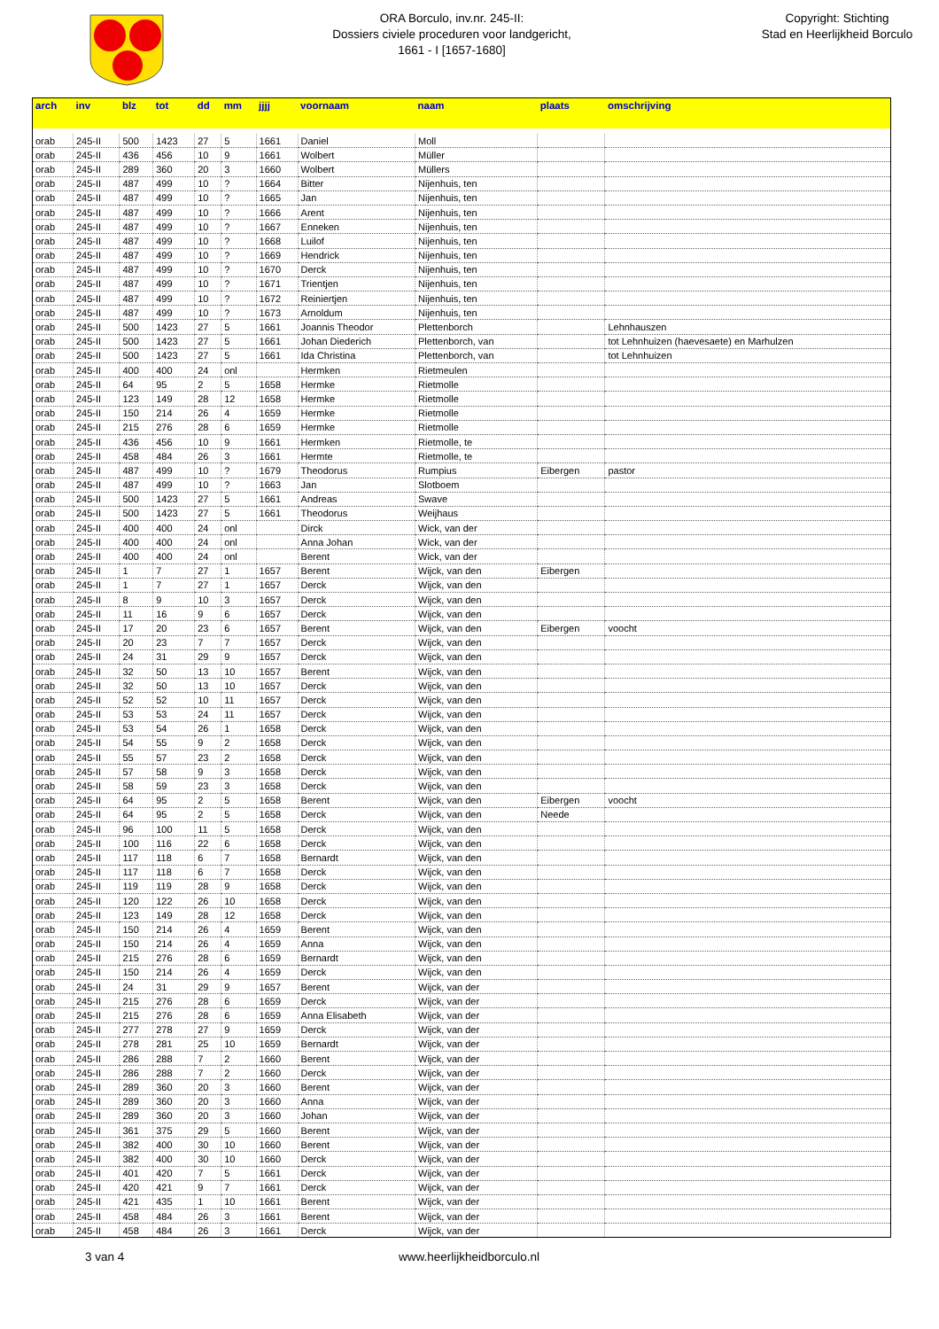ORA Borculo, inv.nr. 245-II:
Dossiers civiele proceduren voor landgericht,
1661 - I [1657-1680]
Copyright: Stichting
Stad en Heerlijkheid Borculo
| arch | inv | blz | tot | dd | mm | jjjj | voornaam | naam | plaats | omschrijving |
| --- | --- | --- | --- | --- | --- | --- | --- | --- | --- | --- |
| orab | 245-II | 500 | 1423 | 27 | 5 | 1661 | Daniel | Moll | | |
| orab | 245-II | 436 | 456 | 10 | 9 | 1661 | Wolbert | Müller | | |
| orab | 245-II | 289 | 360 | 20 | 3 | 1660 | Wolbert | Müllers | | |
| orab | 245-II | 487 | 499 | 10 | ? | 1664 | Bitter | Nijenhuis, ten | | |
| orab | 245-II | 487 | 499 | 10 | ? | 1665 | Jan | Nijenhuis, ten | | |
| orab | 245-II | 487 | 499 | 10 | ? | 1666 | Arent | Nijenhuis, ten | | |
| orab | 245-II | 487 | 499 | 10 | ? | 1667 | Enneken | Nijenhuis, ten | | |
| orab | 245-II | 487 | 499 | 10 | ? | 1668 | Luilof | Nijenhuis, ten | | |
| orab | 245-II | 487 | 499 | 10 | ? | 1669 | Hendrick | Nijenhuis, ten | | |
| orab | 245-II | 487 | 499 | 10 | ? | 1670 | Derck | Nijenhuis, ten | | |
| orab | 245-II | 487 | 499 | 10 | ? | 1671 | Trientjen | Nijenhuis, ten | | |
| orab | 245-II | 487 | 499 | 10 | ? | 1672 | Reiniertjen | Nijenhuis, ten | | |
| orab | 245-II | 487 | 499 | 10 | ? | 1673 | Arnoldum | Nijenhuis, ten | | |
| orab | 245-II | 500 | 1423 | 27 | 5 | 1661 | Joannis Theodor | Plettenborch | | Lehnhauszen |
| orab | 245-II | 500 | 1423 | 27 | 5 | 1661 | Johan Diederich | Plettenborch, van | | tot Lehnhuizen (haevesaete) en Marhulzen |
| orab | 245-II | 500 | 1423 | 27 | 5 | 1661 | Ida Christina | Plettenborch, van | | tot Lehnhuizen |
| orab | 245-II | 400 | 400 | 24 | onl | | Hermken | Rietmeulen | | |
| orab | 245-II | 64 | 95 | 2 | 5 | 1658 | Hermke | Rietmolle | | |
| orab | 245-II | 123 | 149 | 28 | 12 | 1658 | Hermke | Rietmolle | | |
| orab | 245-II | 150 | 214 | 26 | 4 | 1659 | Hermke | Rietmolle | | |
| orab | 245-II | 215 | 276 | 28 | 6 | 1659 | Hermke | Rietmolle | | |
| orab | 245-II | 436 | 456 | 10 | 9 | 1661 | Hermken | Rietmolle, te | | |
| orab | 245-II | 458 | 484 | 26 | 3 | 1661 | Hermte | Rietmolle, te | | |
| orab | 245-II | 487 | 499 | 10 | ? | 1679 | Theodorus | Rumpius | Eibergen | pastor |
| orab | 245-II | 487 | 499 | 10 | ? | 1663 | Jan | Slotboem | | |
| orab | 245-II | 500 | 1423 | 27 | 5 | 1661 | Andreas | Swave | | |
| orab | 245-II | 500 | 1423 | 27 | 5 | 1661 | Theodorus | Weijhaus | | |
| orab | 245-II | 400 | 400 | 24 | onl | | Dirck | Wick, van der | | |
| orab | 245-II | 400 | 400 | 24 | onl | | Anna Johan | Wick, van der | | |
| orab | 245-II | 400 | 400 | 24 | onl | | Berent | Wick, van der | | |
| orab | 245-II | 1 | 7 | 27 | 1 | 1657 | Berent | Wijck, van den | Eibergen | |
| orab | 245-II | 1 | 7 | 27 | 1 | 1657 | Derck | Wijck, van den | | |
| orab | 245-II | 8 | 9 | 10 | 3 | 1657 | Derck | Wijck, van den | | |
| orab | 245-II | 11 | 16 | 9 | 6 | 1657 | Derck | Wijck, van den | | |
| orab | 245-II | 17 | 20 | 23 | 6 | 1657 | Berent | Wijck, van den | Eibergen | voocht |
| orab | 245-II | 20 | 23 | 7 | 7 | 1657 | Derck | Wijck, van den | | |
| orab | 245-II | 24 | 31 | 29 | 9 | 1657 | Derck | Wijck, van den | | |
| orab | 245-II | 32 | 50 | 13 | 10 | 1657 | Berent | Wijck, van den | | |
| orab | 245-II | 32 | 50 | 13 | 10 | 1657 | Derck | Wijck, van den | | |
| orab | 245-II | 52 | 52 | 10 | 11 | 1657 | Derck | Wijck, van den | | |
| orab | 245-II | 53 | 53 | 24 | 11 | 1657 | Derck | Wijck, van den | | |
| orab | 245-II | 53 | 54 | 26 | 1 | 1658 | Derck | Wijck, van den | | |
| orab | 245-II | 54 | 55 | 9 | 2 | 1658 | Derck | Wijck, van den | | |
| orab | 245-II | 55 | 57 | 23 | 2 | 1658 | Derck | Wijck, van den | | |
| orab | 245-II | 57 | 58 | 9 | 3 | 1658 | Derck | Wijck, van den | | |
| orab | 245-II | 58 | 59 | 23 | 3 | 1658 | Derck | Wijck, van den | | |
| orab | 245-II | 64 | 95 | 2 | 5 | 1658 | Berent | Wijck, van den | Eibergen | voocht |
| orab | 245-II | 64 | 95 | 2 | 5 | 1658 | Derck | Wijck, van den | Neede | |
| orab | 245-II | 96 | 100 | 11 | 5 | 1658 | Derck | Wijck, van den | | |
| orab | 245-II | 100 | 116 | 22 | 6 | 1658 | Derck | Wijck, van den | | |
| orab | 245-II | 117 | 118 | 6 | 7 | 1658 | Bernardt | Wijck, van den | | |
| orab | 245-II | 117 | 118 | 6 | 7 | 1658 | Derck | Wijck, van den | | |
| orab | 245-II | 119 | 119 | 28 | 9 | 1658 | Derck | Wijck, van den | | |
| orab | 245-II | 120 | 122 | 26 | 10 | 1658 | Derck | Wijck, van den | | |
| orab | 245-II | 123 | 149 | 28 | 12 | 1658 | Derck | Wijck, van den | | |
| orab | 245-II | 150 | 214 | 26 | 4 | 1659 | Berent | Wijck, van den | | |
| orab | 245-II | 150 | 214 | 26 | 4 | 1659 | Anna | Wijck, van den | | |
| orab | 245-II | 215 | 276 | 28 | 6 | 1659 | Bernardt | Wijck, van den | | |
| orab | 245-II | 150 | 214 | 26 | 4 | 1659 | Derck | Wijck, van den | | |
| orab | 245-II | 24 | 31 | 29 | 9 | 1657 | Berent | Wijck, van der | | |
| orab | 245-II | 215 | 276 | 28 | 6 | 1659 | Derck | Wijck, van der | | |
| orab | 245-II | 215 | 276 | 28 | 6 | 1659 | Anna Elisabeth | Wijck, van der | | |
| orab | 245-II | 277 | 278 | 27 | 9 | 1659 | Derck | Wijck, van der | | |
| orab | 245-II | 278 | 281 | 25 | 10 | 1659 | Bernardt | Wijck, van der | | |
| orab | 245-II | 286 | 288 | 7 | 2 | 1660 | Berent | Wijck, van der | | |
| orab | 245-II | 286 | 288 | 7 | 2 | 1660 | Derck | Wijck, van der | | |
| orab | 245-II | 289 | 360 | 20 | 3 | 1660 | Berent | Wijck, van der | | |
| orab | 245-II | 289 | 360 | 20 | 3 | 1660 | Anna | Wijck, van der | | |
| orab | 245-II | 289 | 360 | 20 | 3 | 1660 | Johan | Wijck, van der | | |
| orab | 245-II | 361 | 375 | 29 | 5 | 1660 | Berent | Wijck, van der | | |
| orab | 245-II | 382 | 400 | 30 | 10 | 1660 | Berent | Wijck, van der | | |
| orab | 245-II | 382 | 400 | 30 | 10 | 1660 | Derck | Wijck, van der | | |
| orab | 245-II | 401 | 420 | 7 | 5 | 1661 | Derck | Wijck, van der | | |
| orab | 245-II | 420 | 421 | 9 | 7 | 1661 | Derck | Wijck, van der | | |
| orab | 245-II | 421 | 435 | 1 | 10 | 1661 | Berent | Wijck, van der | | |
| orab | 245-II | 458 | 484 | 26 | 3 | 1661 | Berent | Wijck, van der | | |
| orab | 245-II | 458 | 484 | 26 | 3 | 1661 | Derck | Wijck, van der | | |
3 van 4 www.heerlijkheidborculo.nl